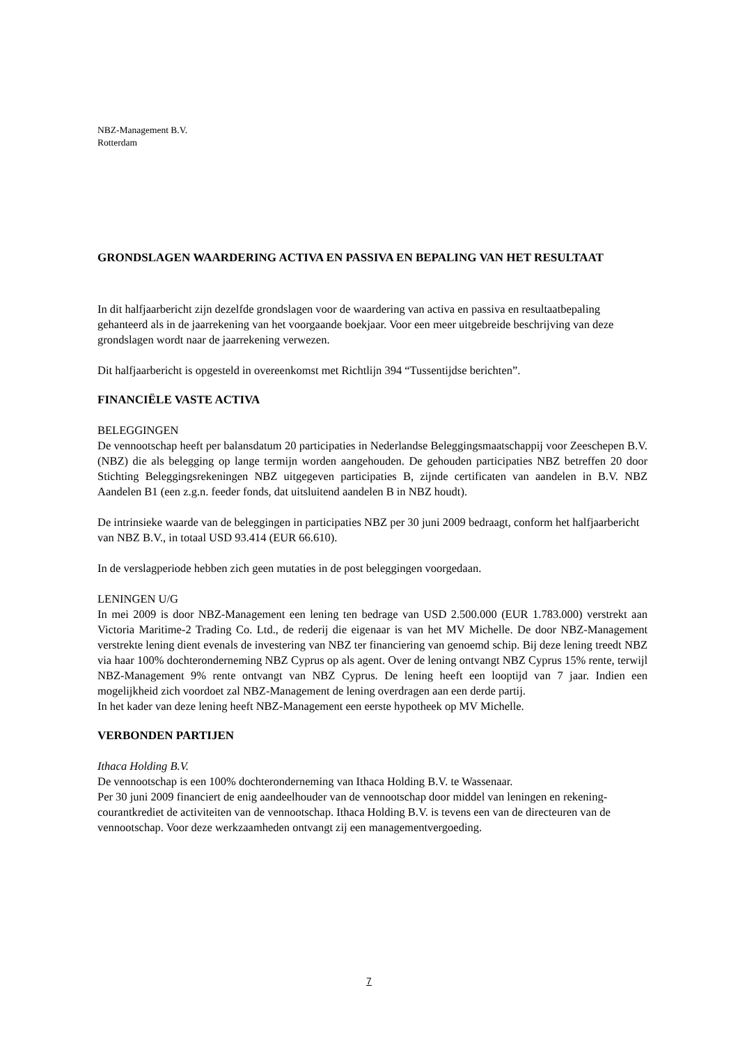NBZ-Management B.V.
Rotterdam
GRONDSLAGEN WAARDERING ACTIVA EN PASSIVA EN BEPALING VAN HET RESULTAAT
In dit halfjaarbericht zijn dezelfde grondslagen voor de waardering van activa en passiva en resultaatbepaling gehanteerd als in de jaarrekening van het voorgaande boekjaar. Voor een meer uitgebreide beschrijving van deze grondslagen wordt naar de jaarrekening verwezen.
Dit halfjaarbericht is opgesteld in overeenkomst met Richtlijn 394 “Tussentijdse berichten”.
FINANCIËLE VASTE ACTIVA
BELEGGINGEN
De vennootschap heeft per balansdatum 20 participaties in Nederlandse Beleggingsmaatschappij voor Zeeschepen B.V. (NBZ) die als belegging op lange termijn worden aangehouden. De gehouden participaties NBZ betreffen 20 door Stichting Beleggingsrekeningen NBZ uitgegeven participaties B, zijnde certificaten van aandelen in B.V. NBZ Aandelen B1 (een z.g.n. feeder fonds, dat uitsluitend aandelen B in NBZ houdt).
De intrinsieke waarde van de beleggingen in participaties NBZ per 30 juni 2009 bedraagt, conform het halfjaarbericht van NBZ B.V., in totaal USD 93.414 (EUR 66.610).
In de verslagperiode hebben zich geen mutaties in de post beleggingen voorgedaan.
LENINGEN U/G
In mei 2009 is door NBZ-Management een lening ten bedrage van USD 2.500.000 (EUR 1.783.000) verstrekt aan Victoria Maritime-2 Trading Co. Ltd., de rederij die eigenaar is van het MV Michelle. De door NBZ-Management verstrekte lening dient evenals de investering van NBZ ter financiering van genoemd schip. Bij deze lening treedt NBZ via haar 100% dochteronderneming NBZ Cyprus op als agent. Over de lening ontvangt NBZ Cyprus 15% rente, terwijl NBZ-Management 9% rente ontvangt van NBZ Cyprus. De lening heeft een looptijd van 7 jaar. Indien een mogelijkheid zich voordoet zal NBZ-Management de lening overdragen aan een derde partij.
In het kader van deze lening heeft NBZ-Management een eerste hypotheek op MV Michelle.
VERBONDEN PARTIJEN
Ithaca Holding B.V.
De vennootschap is een 100% dochteronderneming van Ithaca Holding B.V. te Wassenaar.
Per 30 juni 2009 financiert de enig aandeelhouder van de vennootschap door middel van leningen en rekening-courantkrediet de activiteiten van de vennootschap. Ithaca Holding B.V. is tevens een van de directeuren van de vennootschap. Voor deze werkzaamheden ontvangt zij een managementvergoeding.
7